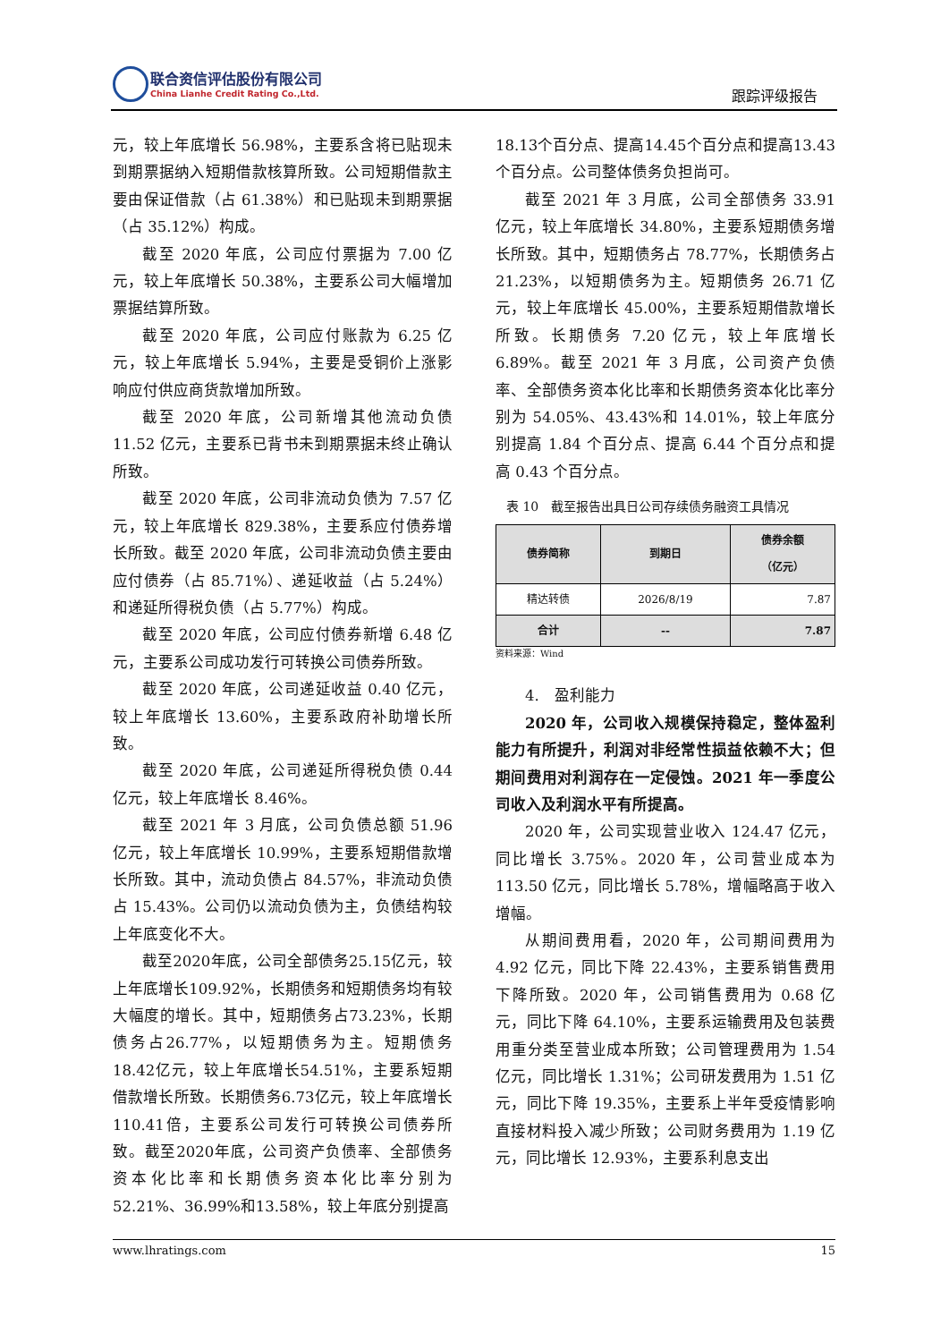联合资信评估股份有限公司
China Lianhe Credit Rating Co.,Ltd.
跟踪评级报告
元，较上年底增长 56.98%，主要系含将已贴现未到期票据纳入短期借款核算所致。公司短期借款主要由保证借款（占 61.38%）和已贴现未到期票据（占 35.12%）构成。
截至 2020 年底，公司应付票据为 7.00 亿元，较上年底增长 50.38%，主要系公司大幅增加票据结算所致。
截至 2020 年底，公司应付账款为 6.25 亿元，较上年底增长 5.94%，主要是受铜价上涨影响应付供应商货款增加所致。
截至 2020 年底，公司新增其他流动负债 11.52 亿元，主要系已背书未到期票据未终止确认所致。
截至 2020 年底，公司非流动负债为 7.57 亿元，较上年底增长 829.38%，主要系应付债券增长所致。截至 2020 年底，公司非流动负债主要由应付债券（占 85.71%）、递延收益（占 5.24%）和递延所得税负债（占 5.77%）构成。
截至 2020 年底，公司应付债券新增 6.48 亿元，主要系公司成功发行可转换公司债券所致。
截至 2020 年底，公司递延收益 0.40 亿元，较上年底增长 13.60%，主要系政府补助增长所致。
截至 2020 年底，公司递延所得税负债 0.44 亿元，较上年底增长 8.46%。
截至 2021 年 3 月底，公司负债总额 51.96 亿元，较上年底增长 10.99%，主要系短期借款增长所致。其中，流动负债占 84.57%，非流动负债占 15.43%。公司仍以流动负债为主，负债结构较上年底变化不大。
截至2020年底，公司全部债务25.15亿元，较上年底增长109.92%，长期债务和短期债务均有较大幅度的增长。其中，短期债务占73.23%，长期债务占26.77%，以短期债务为主。短期债务18.42亿元，较上年底增长54.51%，主要系短期借款增长所致。长期债务6.73亿元，较上年底增长110.41倍，主要系公司发行可转换公司债券所致。截至2020年底，公司资产负债率、全部债务资本化比率和长期债务资本化比率分别为52.21%、36.99%和13.58%，较上年底分别提高
18.13个百分点、提高14.45个百分点和提高13.43个百分点。公司整体债务负担尚可。
截至 2021 年 3 月底，公司全部债务 33.91 亿元，较上年底增长 34.80%，主要系短期债务增长所致。其中，短期债务占 78.77%，长期债务占 21.23%，以短期债务为主。短期债务 26.71 亿元，较上年底增长 45.00%，主要系短期借款增长所致。长期债务 7.20 亿元，较上年底增长 6.89%。截至 2021 年 3 月底，公司资产负债率、全部债务资本化比率和长期债务资本化比率分别为 54.05%、43.43%和 14.01%，较上年底分别提高 1.84 个百分点、提高 6.44 个百分点和提高 0.43 个百分点。
表 10　截至报告出具日公司存续债务融资工具情况
| 债券简称 | 到期日 | 债券余额 （亿元） |
| --- | --- | --- |
| 精达转债 | 2026/8/19 | 7.87 |
| 合计 | -- | 7.87 |
资料来源：Wind
4.　盈利能力
2020 年，公司收入规模保持稳定，整体盈利能力有所提升，利润对非经常性损益依赖不大；但期间费用对利润存在一定侵蚀。2021 年一季度公司收入及利润水平有所提高。
2020 年，公司实现营业收入 124.47 亿元，同比增长 3.75%。2020 年，公司营业成本为 113.50 亿元，同比增长 5.78%，增幅略高于收入增幅。
从期间费用看，2020 年，公司期间费用为 4.92 亿元，同比下降 22.43%，主要系销售费用下降所致。2020 年，公司销售费用为 0.68 亿元，同比下降 64.10%，主要系运输费用及包装费用重分类至营业成本所致；公司管理费用为 1.54 亿元，同比增长 1.31%；公司研发费用为 1.51 亿元，同比下降 19.35%，主要系上半年受疫情影响直接材料投入减少所致；公司财务费用为 1.19 亿元，同比增长 12.93%，主要系利息支出
www.lhratings.com 15